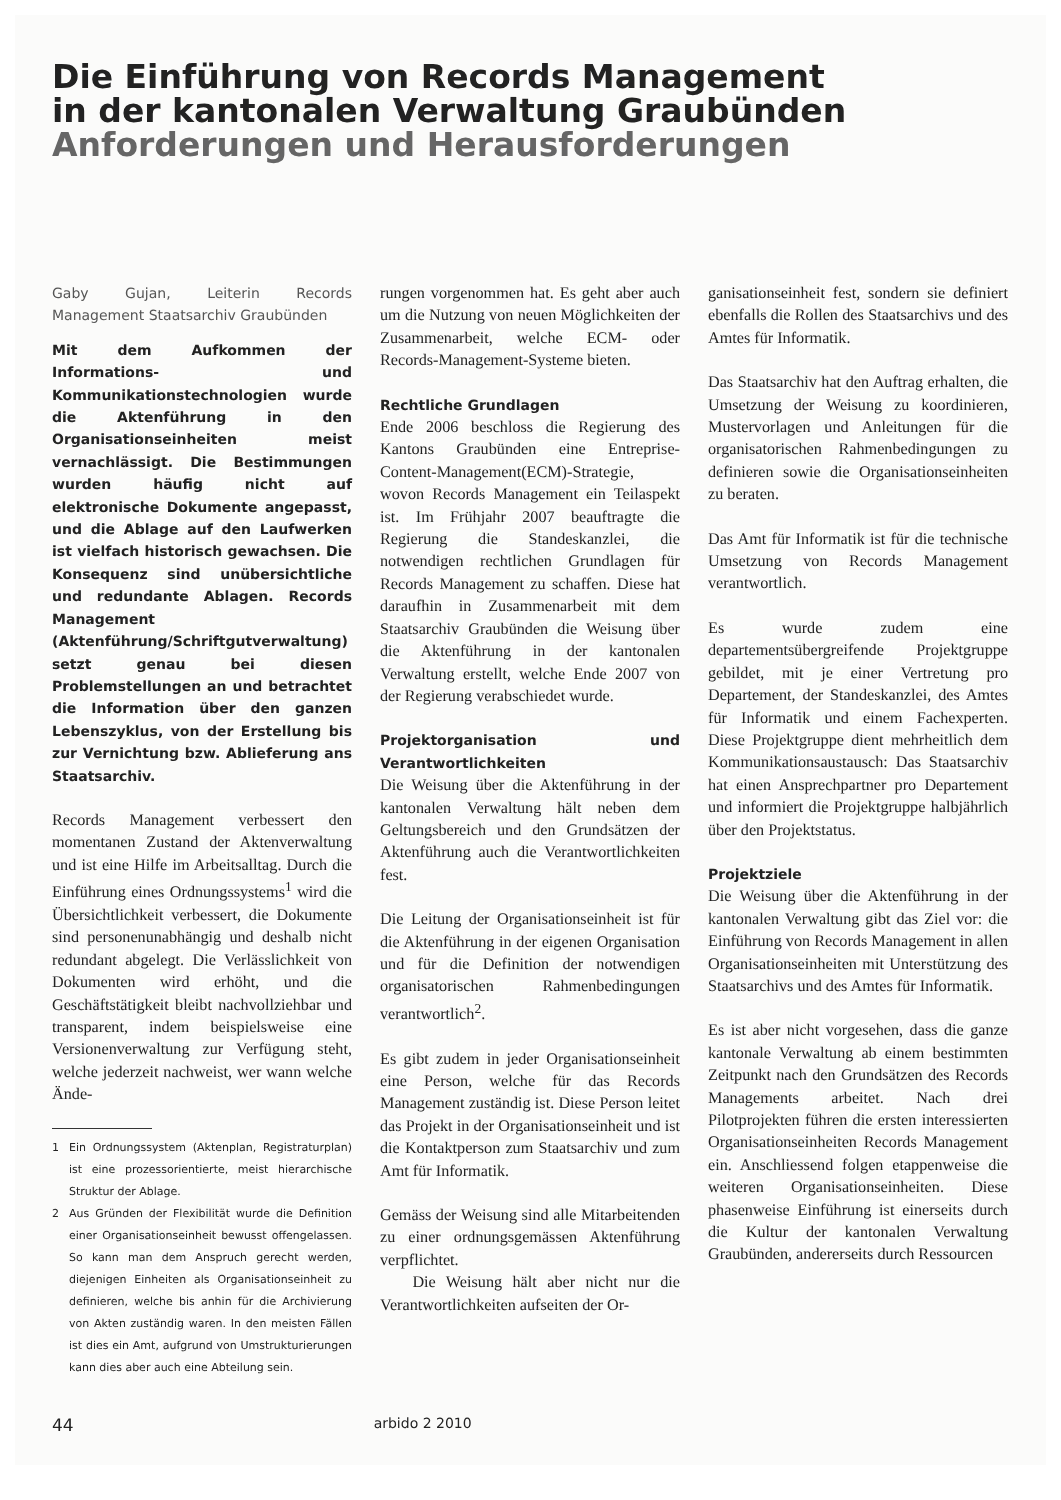Die Einführung von Records Management
in der kantonalen Verwaltung Graubünden
Anforderungen und Herausforderungen
Gaby Gujan, Leiterin Records Management Staatsarchiv Graubünden
Mit dem Aufkommen der Informations- und Kommunikationstechnologien wurde die Aktenführung in den Organisationseinheiten meist vernachlässigt. Die Bestimmungen wurden häufig nicht auf elektronische Dokumente angepasst, und die Ablage auf den Laufwerken ist vielfach historisch gewachsen. Die Konsequenz sind unübersichtliche und redundante Ablagen. Records Management (Aktenführung/Schriftgutverwaltung) setzt genau bei diesen Problemstellungen an und betrachtet die Information über den ganzen Lebenszyklus, von der Erstellung bis zur Vernichtung bzw. Ablieferung ans Staatsarchiv.
Records Management verbessert den momentanen Zustand der Aktenverwaltung und ist eine Hilfe im Arbeitsalltag. Durch die Einführung eines Ordnungssystems<sup>1</sup> wird die Übersichtlichkeit verbessert, die Dokumente sind personenunabhängig und deshalb nicht redundant abgelegt. Die Verlässlichkeit von Dokumenten wird erhöht, und die Geschäftstätigkeit bleibt nachvollziehbar und transparent, indem beispielsweise eine Versionenverwaltung zur Verfügung steht, welche jederzeit nachweist, wer wann welche Ände-
1 Ein Ordnungssystem (Aktenplan, Registraturplan) ist eine prozessorientierte, meist hierarchische Struktur der Ablage.
2 Aus Gründen der Flexibilität wurde die Definition einer Organisationseinheit bewusst offengelassen. So kann man dem Anspruch gerecht werden, diejenigen Einheiten als Organisationseinheit zu definieren, welche bis anhin für die Archivierung von Akten zuständig waren. In den meisten Fällen ist dies ein Amt, aufgrund von Umstrukturierungen kann dies aber auch eine Abteilung sein.
rungen vorgenommen hat. Es geht aber auch um die Nutzung von neuen Möglichkeiten der Zusammenarbeit, welche ECM- oder Records-Management-Systeme bieten.
Rechtliche Grundlagen
Ende 2006 beschloss die Regierung des Kantons Graubünden eine Entreprise-Content-Management(ECM)-Strategie, wovon Records Management ein Teilaspekt ist. Im Frühjahr 2007 beauftragte die Regierung die Standeskanzlei, die notwendigen rechtlichen Grundlagen für Records Management zu schaffen. Diese hat daraufhin in Zusammenarbeit mit dem Staatsarchiv Graubünden die Weisung über die Aktenführung in der kantonalen Verwaltung erstellt, welche Ende 2007 von der Regierung verabschiedet wurde.
Projektorganisation und Verantwortlichkeiten
Die Weisung über die Aktenführung in der kantonalen Verwaltung hält neben dem Geltungsbereich und den Grundsätzen der Aktenführung auch die Verantwortlichkeiten fest.
Die Leitung der Organisationseinheit ist für die Aktenführung in der eigenen Organisation und für die Definition der notwendigen organisatorischen Rahmenbedingungen verantwortlich<sup>2</sup>.
Es gibt zudem in jeder Organisationseinheit eine Person, welche für das Records Management zuständig ist. Diese Person leitet das Projekt in der Organisationseinheit und ist die Kontaktperson zum Staatsarchiv und zum Amt für Informatik.
Gemäss der Weisung sind alle Mitarbeitenden zu einer ordnungsgemässen Aktenführung verpflichtet.
Die Weisung hält aber nicht nur die Verantwortlichkeiten aufseiten der Or-
ganisationseinheit fest, sondern sie definiert ebenfalls die Rollen des Staatsarchivs und des Amtes für Informatik.
Das Staatsarchiv hat den Auftrag erhalten, die Umsetzung der Weisung zu koordinieren, Mustervorlagen und Anleitungen für die organisatorischen Rahmenbedingungen zu definieren sowie die Organisationseinheiten zu beraten.
Das Amt für Informatik ist für die technische Umsetzung von Records Management verantwortlich.
Es wurde zudem eine departementsübergreifende Projektgruppe gebildet, mit je einer Vertretung pro Departement, der Standeskanzlei, des Amtes für Informatik und einem Fachexperten. Diese Projektgruppe dient mehrheitlich dem Kommunikationsaustausch: Das Staatsarchiv hat einen Ansprechpartner pro Departement und informiert die Projektgruppe halbjährlich über den Projektstatus.
Projektziele
Die Weisung über die Aktenführung in der kantonalen Verwaltung gibt das Ziel vor: die Einführung von Records Management in allen Organisationseinheiten mit Unterstützung des Staatsarchivs und des Amtes für Informatik.
Es ist aber nicht vorgesehen, dass die ganze kantonale Verwaltung ab einem bestimmten Zeitpunkt nach den Grundsätzen des Records Managements arbeitet. Nach drei Pilotprojekten führen die ersten interessierten Organisationseinheiten Records Management ein. Anschliessend folgen etappenweise die weiteren Organisationseinheiten. Diese phasenweise Einführung ist einerseits durch die Kultur der kantonalen Verwaltung Graubünden, andererseits durch Ressourcen
44 arbido 2 2010